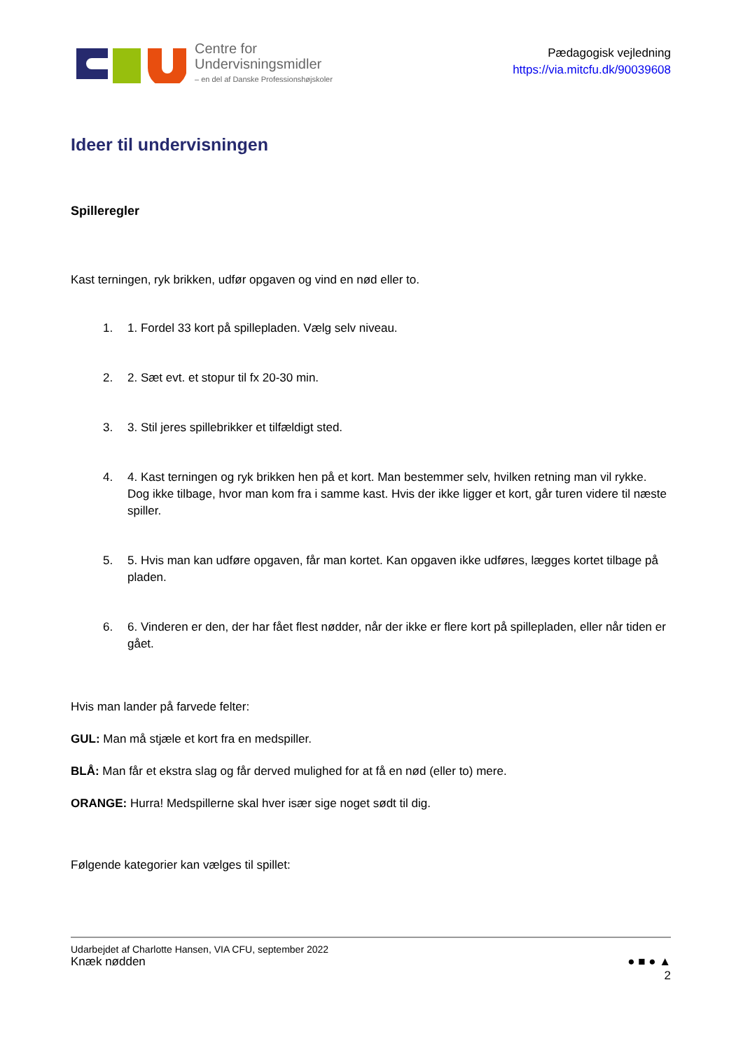Centre for
Undervisningsmidler
– en del af Danske Professionshøjskoler
Pædagogisk vejledning
https://via.mitcfu.dk/90039608
Ideer til undervisningen
Spilleregler
Kast terningen, ryk brikken, udfør opgaven og vind en nød eller to.
1. 1. Fordel 33 kort på spillepladen. Vælg selv niveau.
2. 2. Sæt evt. et stopur til fx 20-30 min.
3. 3. Stil jeres spillebrikker et tilfældigt sted.
4. 4. Kast terningen og ryk brikken hen på et kort. Man bestemmer selv, hvilken retning man vil rykke. Dog ikke tilbage, hvor man kom fra i samme kast. Hvis der ikke ligger et kort, går turen videre til næste spiller.
5. 5. Hvis man kan udføre opgaven, får man kortet. Kan opgaven ikke udføres, lægges kortet tilbage på pladen.
6. 6. Vinderen er den, der har fået flest nødder, når der ikke er flere kort på spillepladen, eller når tiden er gået.
Hvis man lander på farvede felter:
GUL: Man må stjæle et kort fra en medspiller.
BLÅ: Man får et ekstra slag og får derved mulighed for at få en nød (eller to) mere.
ORANGE: Hurra! Medspillerne skal hver især sige noget sødt til dig.
Følgende kategorier kan vælges til spillet:
Udarbejdet af Charlotte Hansen, VIA CFU, september 2022
Knæk nødden ● ■ ● ▲
2